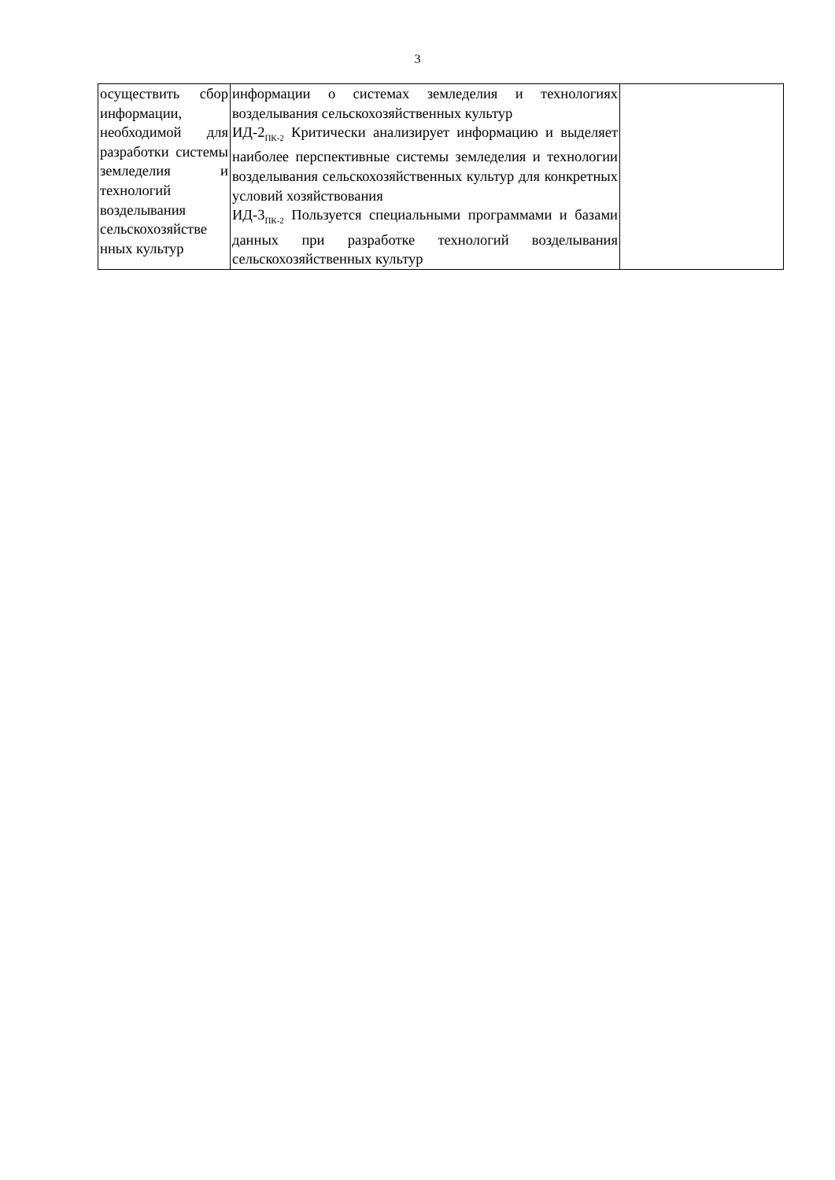3
| осуществить сбор информации, необходимой для разработки системы земледелия и технологий возделывания сельскохозяйстве нных культур | информации о системах земледелия и технологиях возделывания сельскохозяйственных культур ИД-2<sub>ПК-2</sub> Критически анализирует информацию и выделяет наиболее перспективные системы земледелия и технологии возделывания сельскохозяйственных культур для конкретных условий хозяйствования ИД-3<sub>ПК-2</sub> Пользуется специальными программами и базами данных при разработке технологий возделывания сельскохозяйственных культур | |